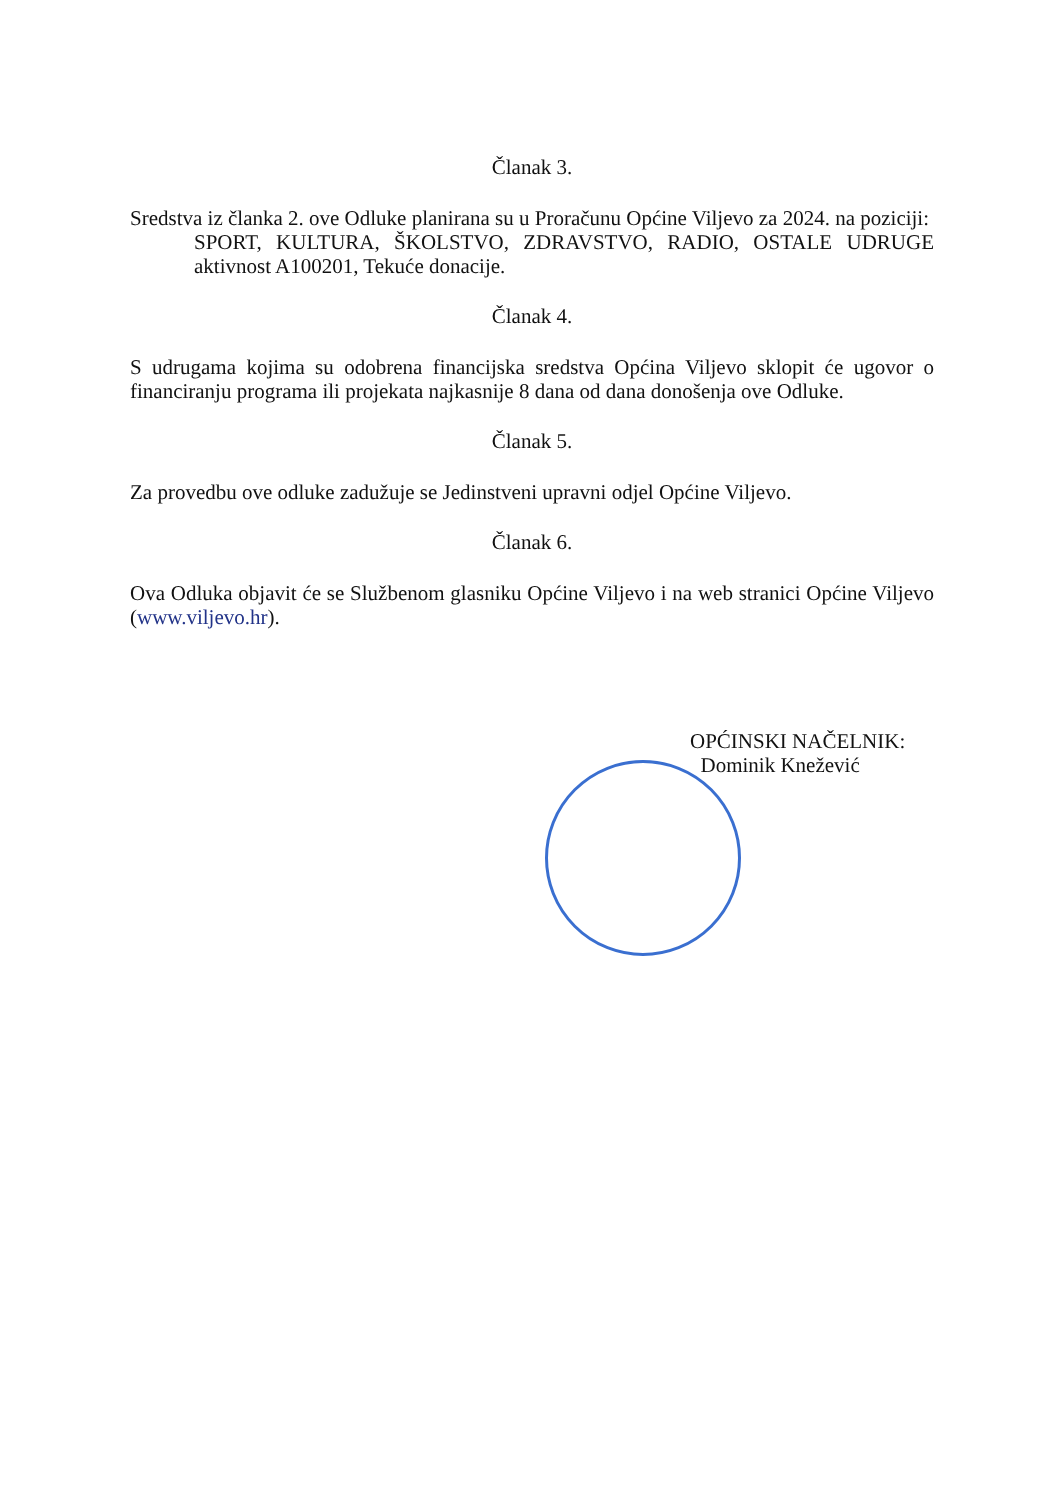Članak 3.
Sredstva iz članka 2. ove Odluke planirana su u Proračunu Općine Viljevo za 2024. na poziciji:
SPORT, KULTURA, ŠKOLSTVO, ZDRAVSTVO, RADIO, OSTALE UDRUGE aktivnost A100201, Tekuće donacije.
Članak 4.
S udrugama kojima su odobrena financijska sredstva Općina Viljevo sklopit će ugovor o financiranju programa ili projekata najkasnije 8 dana od dana donošenja ove Odluke.
Članak 5.
Za provedbu ove odluke zadužuje se Jedinstveni upravni odjel Općine Viljevo.
Članak 6.
Ova Odluka objavit će se Službenom glasniku Općine Viljevo i na web stranici Općine Viljevo (www.viljevo.hr).
OPĆINSKI NAČELNIK:
Dominik Knežević